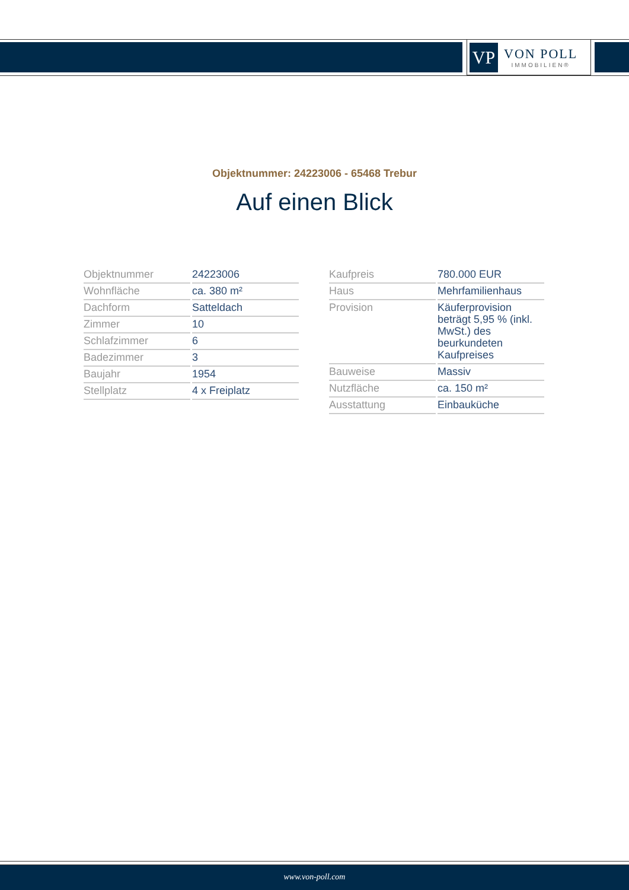VP
VON POLL
IMMOBILIEN®
Objektnummer: 24223006 - 65468 Trebur
Auf einen Blick
| Objektnummer | 24223006 |
| Wohnfläche | ca. 380 m² |
| Dachform | Satteldach |
| Zimmer | 10 |
| Schlafzimmer | 6 |
| Badezimmer | 3 |
| Baujahr | 1954 |
| Stellplatz | 4 x Freiplatz |
| Kaufpreis | 780.000 EUR |
| Haus | Mehrfamilienhaus |
| Provision | Käuferprovision beträgt 5,95 % (inkl. MwSt.) des beurkundeten Kaufpreises |
| Bauweise | Massiv |
| Nutzfläche | ca. 150 m² |
| Ausstattung | Einbauküche |
www.von-poll.com